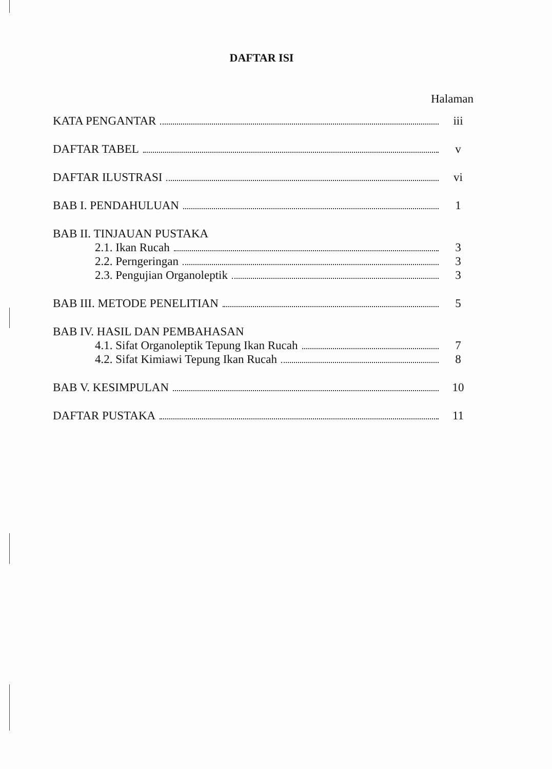DAFTAR ISI
Halaman
KATA PENGANTAR iii
DAFTAR TABEL v
DAFTAR ILUSTRASI vi
BAB I. PENDAHULUAN 1
BAB II. TINJAUAN PUSTAKA
2.1. Ikan Rucah 3
2.2. Perngeringan 3
2.3. Pengujian Organoleptik 3
BAB III. METODE PENELITIAN 5
BAB IV. HASIL DAN PEMBAHASAN
4.1. Sifat Organoleptik Tepung Ikan Rucah 7
4.2. Sifat Kimiawi Tepung Ikan Rucah 8
BAB V. KESIMPULAN 10
DAFTAR PUSTAKA 11